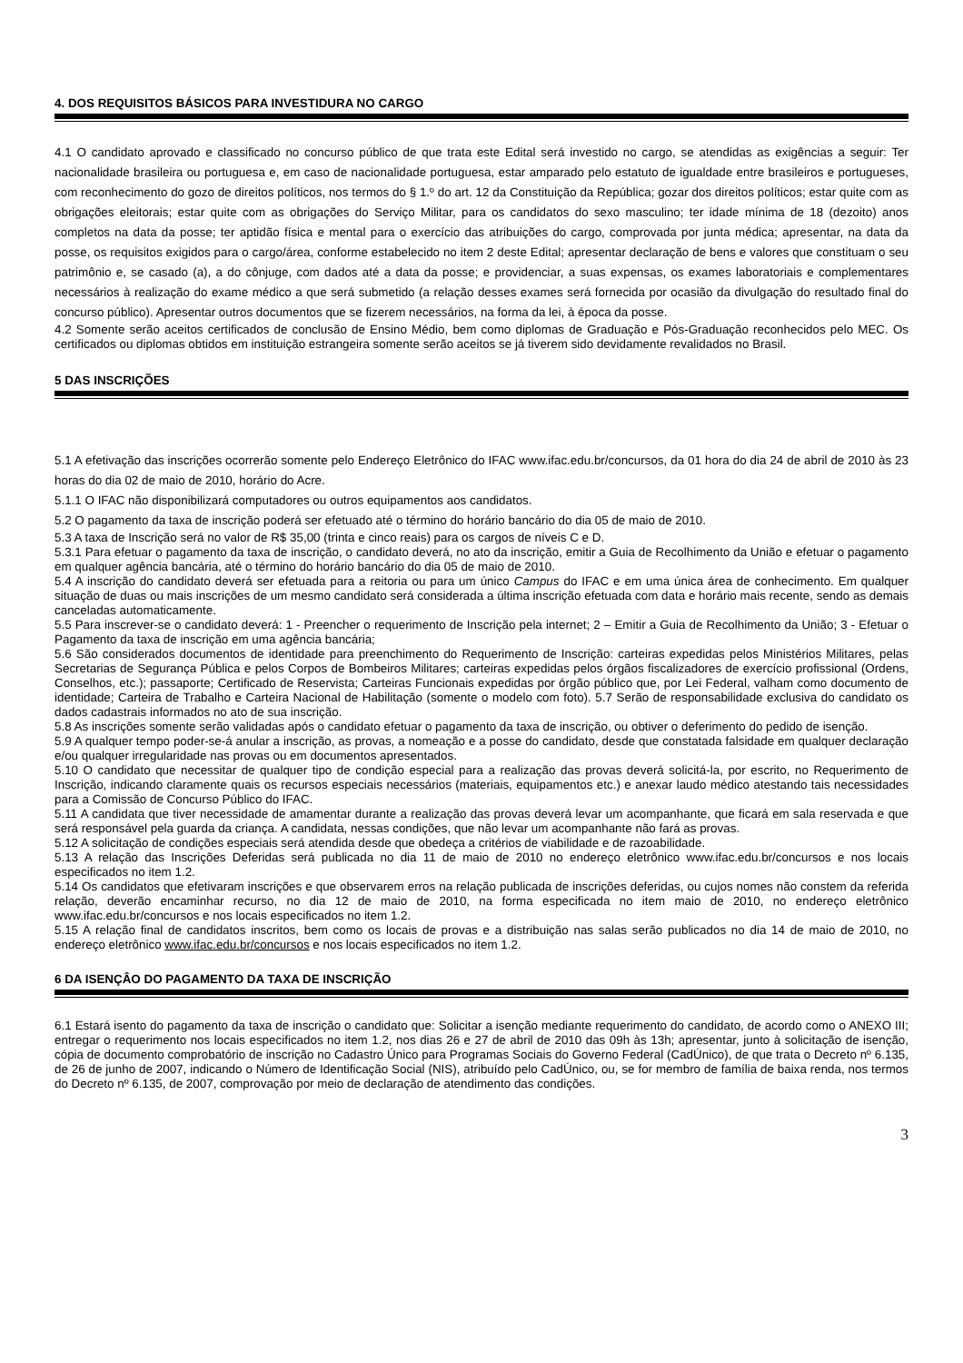4. DOS REQUISITOS BÁSICOS PARA INVESTIDURA NO CARGO
4.1 O candidato aprovado e classificado no concurso público de que trata este Edital será investido no cargo, se atendidas as exigências a seguir: Ter nacionalidade brasileira ou portuguesa e, em caso de nacionalidade portuguesa, estar amparado pelo estatuto de igualdade entre brasileiros e portugueses, com reconhecimento do gozo de direitos políticos, nos termos do § 1.º do art. 12 da Constituição da República; gozar dos direitos políticos; estar quite com as obrigações eleitorais; estar quite com as obrigações do Serviço Militar, para os candidatos do sexo masculino; ter idade mínima de 18 (dezoito) anos completos na data da posse; ter aptidão física e mental para o exercício das atribuições do cargo, comprovada por junta médica; apresentar, na data da posse, os requisitos exigidos para o cargo/área, conforme estabelecido no item 2 deste Edital; apresentar declaração de bens e valores que constituam o seu patrimônio e, se casado (a), a do cônjuge, com dados até a data da posse; e providenciar, a suas expensas, os exames laboratoriais e complementares necessários à realização do exame médico a que será submetido (a relação desses exames será fornecida por ocasião da divulgação do resultado final do concurso público). Apresentar outros documentos que se fizerem necessários, na forma da lei, à época da posse.
4.2 Somente serão aceitos certificados de conclusão de Ensino Médio, bem como diplomas de Graduação e Pós-Graduação reconhecidos pelo MEC. Os certificados ou diplomas obtidos em instituição estrangeira somente serão aceitos se já tiverem sido devidamente revalidados no Brasil.
5 DAS INSCRIÇÕES
5.1 A efetivação das inscrições ocorrerão somente pelo Endereço Eletrônico do IFAC www.ifac.edu.br/concursos, da 01 hora do dia 24 de abril de 2010 às 23 horas do dia 02 de maio de 2010, horário do Acre.
5.1.1 O IFAC não disponibilizará computadores ou outros equipamentos aos candidatos.
5.2 O pagamento da taxa de inscrição poderá ser efetuado até o término do horário bancário do dia 05 de maio de 2010.
5.3 A taxa de Inscrição será no valor de R$ 35,00 (trinta e cinco reais) para os cargos de níveis C e D.
5.3.1 Para efetuar o pagamento da taxa de inscrição, o candidato deverá, no ato da inscrição, emitir a Guia de Recolhimento da União e efetuar o pagamento em qualquer agência bancária, até o término do horário bancário do dia 05 de maio de 2010.
5.4 A inscrição do candidato deverá ser efetuada para a reitoria ou para um único Campus do IFAC e em uma única área de conhecimento. Em qualquer situação de duas ou mais inscrições de um mesmo candidato será considerada a última inscrição efetuada com data e horário mais recente, sendo as demais canceladas automaticamente.
5.5 Para inscrever-se o candidato deverá: 1 - Preencher o requerimento de Inscrição pela internet; 2 – Emitir a Guia de Recolhimento da União; 3 - Efetuar o Pagamento da taxa de inscrição em uma agência bancária;
5.6 São considerados documentos de identidade para preenchimento do Requerimento de Inscrição: carteiras expedidas pelos Ministérios Militares, pelas Secretarias de Segurança Pública e pelos Corpos de Bombeiros Militares; carteiras expedidas pelos órgãos fiscalizadores de exercício profissional (Ordens, Conselhos, etc.); passaporte; Certificado de Reservista; Carteiras Funcionais expedidas por órgão público que, por Lei Federal, valham como documento de identidade; Carteira de Trabalho e Carteira Nacional de Habilitação (somente o modelo com foto). 5.7 Serão de responsabilidade exclusiva do candidato os dados cadastrais informados no ato de sua inscrição.
5.8 As inscrições somente serão validadas após o candidato efetuar o pagamento da taxa de inscrição, ou obtiver o deferimento do pedido de isenção.
5.9 A qualquer tempo poder-se-á anular a inscrição, as provas, a nomeação e a posse do candidato, desde que constatada falsidade em qualquer declaração e/ou qualquer irregularidade nas provas ou em documentos apresentados.
5.10 O candidato que necessitar de qualquer tipo de condição especial para a realização das provas deverá solicitá-la, por escrito, no Requerimento de Inscrição, indicando claramente quais os recursos especiais necessários (materiais, equipamentos etc.) e anexar laudo médico atestando tais necessidades para a Comissão de Concurso Público do IFAC.
5.11 A candidata que tiver necessidade de amamentar durante a realização das provas deverá levar um acompanhante, que ficará em sala reservada e que será responsável pela guarda da criança. A candidata, nessas condições, que não levar um acompanhante não fará as provas.
5.12 A solicitação de condições especiais será atendida desde que obedeça a critérios de viabilidade e de razoabilidade.
5.13 A relação das Inscrições Deferidas será publicada no dia 11 de maio de 2010 no endereço eletrônico www.ifac.edu.br/concursos e nos locais especificados no item 1.2.
5.14 Os candidatos que efetivaram inscrições e que observarem erros na relação publicada de inscrições deferidas, ou cujos nomes não constem da referida relação, deverão encaminhar recurso, no dia 12 de maio de 2010, na forma especificada no item maio de 2010, no endereço eletrônico www.ifac.edu.br/concursos e nos locais especificados no item 1.2.
5.15 A relação final de candidatos inscritos, bem como os locais de provas e a distribuição nas salas serão publicados no dia 14 de maio de 2010, no endereço eletrônico www.ifac.edu.br/concursos e nos locais especificados no item 1.2.
6 DA ISENÇÂO DO PAGAMENTO DA TAXA DE INSCRIÇÃO
6.1 Estará isento do pagamento da taxa de inscrição o candidato que: Solicitar a isenção mediante requerimento do candidato, de acordo como o ANEXO III; entregar o requerimento nos locais especificados no item 1.2, nos dias 26 e 27 de abril de 2010 das 09h às 13h; apresentar, junto à solicitação de isenção, cópia de documento comprobatório de inscrição no Cadastro Único para Programas Sociais do Governo Federal (CadÚnico), de que trata o Decreto nº 6.135, de 26 de junho de 2007, indicando o Número de Identificação Social (NIS), atribuído pelo CadÚnico, ou, se for membro de família de baixa renda, nos termos do Decreto nº 6.135, de 2007, comprovação por meio de declaração de atendimento das condições.
3